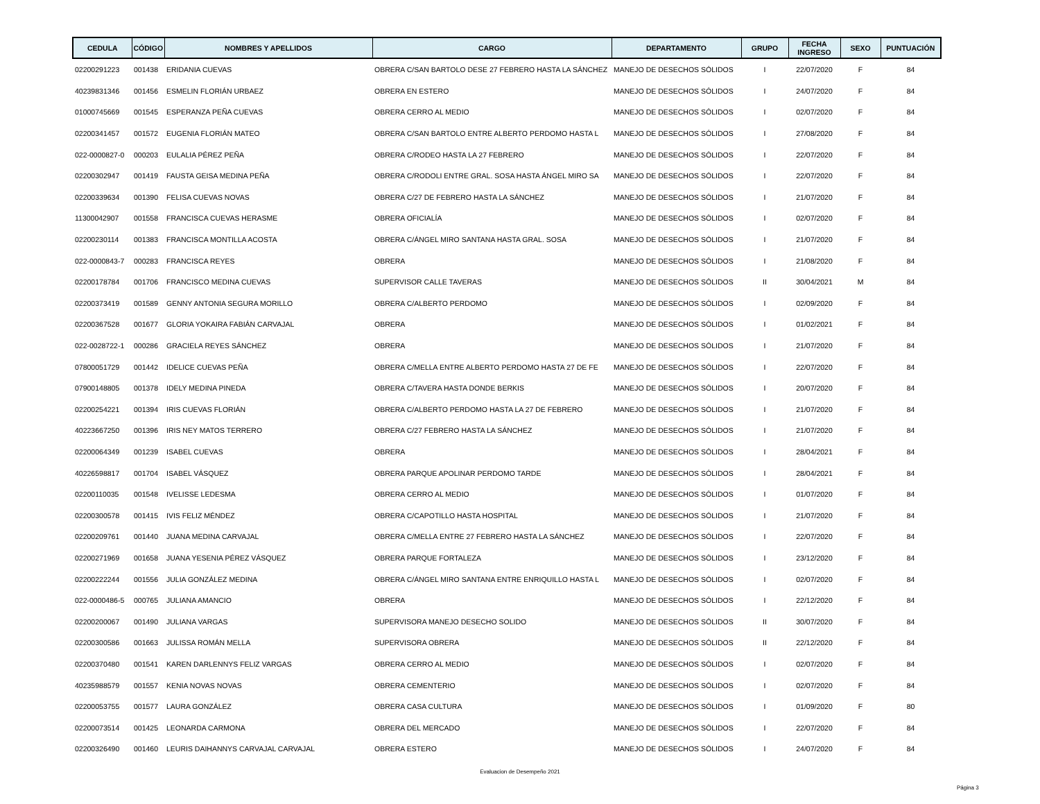| CEDULA | CÓDIGO | NOMBRES Y APELLIDOS | CARGO | DEPARTAMENTO | GRUPO | FECHA INGRESO | SEXO | PUNTUACIÓN |
| --- | --- | --- | --- | --- | --- | --- | --- | --- |
| 02200291223 | 001438 | ERIDANIA CUEVAS | OBRERA C/SAN BARTOLO DESE 27 FEBRERO HASTA LA SÁNCHEZ | MANEJO DE DESECHOS SÓLIDOS | I | 22/07/2020 | F | 84 |
| 40239831346 | 001456 | ESMELIN FLORIÁN URBAEZ | OBRERA EN ESTERO | MANEJO DE DESECHOS SÓLIDOS | I | 24/07/2020 | F | 84 |
| 01000745669 | 001545 | ESPERANZA PEÑA CUEVAS | OBRERA CERRO AL MEDIO | MANEJO DE DESECHOS SÓLIDOS | I | 02/07/2020 | F | 84 |
| 02200341457 | 001572 | EUGENIA FLORIÁN MATEO | OBRERA C/SAN BARTOLO ENTRE ALBERTO PERDOMO HASTA L | MANEJO DE DESECHOS SÓLIDOS | I | 27/08/2020 | F | 84 |
| 022-0000827-0 | 000203 | EULALIA PÉREZ PEÑA | OBRERA C/RODEO HASTA LA 27 FEBRERO | MANEJO DE DESECHOS SÓLIDOS | I | 22/07/2020 | F | 84 |
| 02200302947 | 001419 | FAUSTA GEISA MEDINA PEÑA | OBRERA C/RODOLI ENTRE GRAL. SOSA HASTA ÁNGEL MIRO SA | MANEJO DE DESECHOS SÓLIDOS | I | 22/07/2020 | F | 84 |
| 02200339634 | 001390 | FELISA CUEVAS NOVAS | OBRERA C/27 DE FEBRERO HASTA LA SÁNCHEZ | MANEJO DE DESECHOS SÓLIDOS | I | 21/07/2020 | F | 84 |
| 11300042907 | 001558 | FRANCISCA CUEVAS HERASME | OBRERA OFICIALÍA | MANEJO DE DESECHOS SÓLIDOS | I | 02/07/2020 | F | 84 |
| 02200230114 | 001383 | FRANCISCA MONTILLA ACOSTA | OBRERA C/ÁNGEL MIRO SANTANA HASTA GRAL. SOSA | MANEJO DE DESECHOS SÓLIDOS | I | 21/07/2020 | F | 84 |
| 022-0000843-7 | 000283 | FRANCISCA REYES | OBRERA | MANEJO DE DESECHOS SÓLIDOS | I | 21/08/2020 | F | 84 |
| 02200178784 | 001706 | FRANCISCO MEDINA CUEVAS | SUPERVISOR CALLE TAVERAS | MANEJO DE DESECHOS SÓLIDOS | II | 30/04/2021 | M | 84 |
| 02200373419 | 001589 | GENNY ANTONIA SEGURA MORILLO | OBRERA C/ALBERTO PERDOMO | MANEJO DE DESECHOS SÓLIDOS | I | 02/09/2020 | F | 84 |
| 02200367528 | 001677 | GLORIA YOKAIRA FABIÁN CARVAJAL | OBRERA | MANEJO DE DESECHOS SÓLIDOS | I | 01/02/2021 | F | 84 |
| 022-0028722-1 | 000286 | GRACIELA REYES SÁNCHEZ | OBRERA | MANEJO DE DESECHOS SÓLIDOS | I | 21/07/2020 | F | 84 |
| 07800051729 | 001442 | IDELICE CUEVAS PEÑA | OBRERA C/MELLA ENTRE ALBERTO PERDOMO HASTA 27 DE FE | MANEJO DE DESECHOS SÓLIDOS | I | 22/07/2020 | F | 84 |
| 07900148805 | 001378 | IDELY MEDINA PINEDA | OBRERA C/TAVERA HASTA DONDE BERKIS | MANEJO DE DESECHOS SÓLIDOS | I | 20/07/2020 | F | 84 |
| 02200254221 | 001394 | IRIS CUEVAS FLORIÁN | OBRERA C/ALBERTO PERDOMO HASTA LA 27 DE FEBRERO | MANEJO DE DESECHOS SÓLIDOS | I | 21/07/2020 | F | 84 |
| 40223667250 | 001396 | IRIS NEY MATOS TERRERO | OBRERA C/27 FEBRERO HASTA LA SÁNCHEZ | MANEJO DE DESECHOS SÓLIDOS | I | 21/07/2020 | F | 84 |
| 02200064349 | 001239 | ISABEL CUEVAS | OBRERA | MANEJO DE DESECHOS SÓLIDOS | I | 28/04/2021 | F | 84 |
| 40226598817 | 001704 | ISABEL VÁSQUEZ | OBRERA PARQUE APOLINAR PERDOMO TARDE | MANEJO DE DESECHOS SÓLIDOS | I | 28/04/2021 | F | 84 |
| 02200110035 | 001548 | IVELISSE LEDESMA | OBRERA CERRO AL MEDIO | MANEJO DE DESECHOS SÓLIDOS | I | 01/07/2020 | F | 84 |
| 02200300578 | 001415 | IVIS FELIZ MÉNDEZ | OBRERA C/CAPOTILLO HASTA HOSPITAL | MANEJO DE DESECHOS SÓLIDOS | I | 21/07/2020 | F | 84 |
| 02200209761 | 001440 | JUANA MEDINA CARVAJAL | OBRERA C/MELLA ENTRE 27 FEBRERO HASTA LA SÁNCHEZ | MANEJO DE DESECHOS SÓLIDOS | I | 22/07/2020 | F | 84 |
| 02200271969 | 001658 | JUANA YESENIA PÉREZ VÁSQUEZ | OBRERA PARQUE FORTALEZA | MANEJO DE DESECHOS SÓLIDOS | I | 23/12/2020 | F | 84 |
| 02200222244 | 001556 | JULIA GONZÁLEZ MEDINA | OBRERA C/ÁNGEL MIRO SANTANA ENTRE ENRIQUILLO HASTA L | MANEJO DE DESECHOS SÓLIDOS | I | 02/07/2020 | F | 84 |
| 022-0000486-5 | 000765 | JULIANA AMANCIO | OBRERA | MANEJO DE DESECHOS SÓLIDOS | I | 22/12/2020 | F | 84 |
| 02200200067 | 001490 | JULIANA VARGAS | SUPERVISORA MANEJO DESECHO SOLIDO | MANEJO DE DESECHOS SÓLIDOS | II | 30/07/2020 | F | 84 |
| 02200300586 | 001663 | JULISSA ROMÁN MELLA | SUPERVISORA OBRERA | MANEJO DE DESECHOS SÓLIDOS | II | 22/12/2020 | F | 84 |
| 02200370480 | 001541 | KAREN DARLENNYS FELIZ VARGAS | OBRERA CERRO AL MEDIO | MANEJO DE DESECHOS SÓLIDOS | I | 02/07/2020 | F | 84 |
| 40235988579 | 001557 | KENIA NOVAS NOVAS | OBRERA CEMENTERIO | MANEJO DE DESECHOS SÓLIDOS | I | 02/07/2020 | F | 84 |
| 02200053755 | 001577 | LAURA GONZÁLEZ | OBRERA CASA CULTURA | MANEJO DE DESECHOS SÓLIDOS | I | 01/09/2020 | F | 80 |
| 02200073514 | 001425 | LEONARDA CARMONA | OBRERA DEL MERCADO | MANEJO DE DESECHOS SÓLIDOS | I | 22/07/2020 | F | 84 |
| 02200326490 | 001460 | LEURIS DAIHANNYS CARVAJAL CARVAJAL | OBRERA ESTERO | MANEJO DE DESECHOS SÓLIDOS | I | 24/07/2020 | F | 84 |
Evaluacion de Desempeño 2021
Página 3